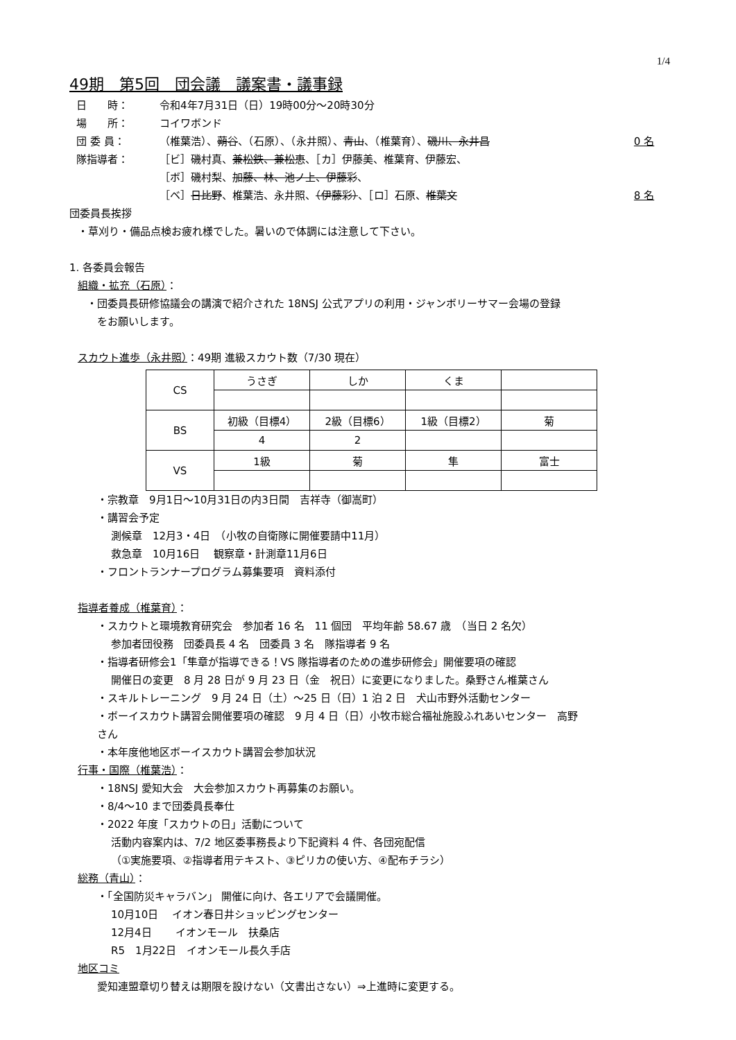1/4
49期　第5回　団会議　議案書・議事録
日　　時： 令和4年7月31日（日）19時00分～20時30分
場　　所： コイワボンド
団 委 員： （椎葉浩）、蒴谷、（石原）、（永井照）、青山、（椎葉育）、磯川、永井昌 0 名
隊指導者： ［ビ］磯村真、兼松鉄、兼松恵、［カ］伊藤美、椎葉育、伊藤宏、
［ボ］磯村梨、加藤、林、池ノ上、伊藤彩、
［ベ］日比野、椎葉浩、永井照、（伊藤彩）、［ロ］石原、椎葉文
8 名
団委員長挨拶
・草刈り・備品点検お疲れ様でした。暑いので体調には注意して下さい。
1. 各委員会報告
組織・拡充（石原）：
・団委員長研修協議会の講演で紹介された 18NSJ 公式アプリの利用・ジャンボリーサマー会場の登録
　をお願いします。
スカウト進歩（永井照）：49期 進級スカウト数（7/30 現在）
| CS | うさぎ | しか | くま | |
| BS | 初級（目標4） | 2級（目標6） | 1級（目標2） | 菊 |
| | 4 | 2 | | |
| VS | 1級 | 菊 | 隼 | 富士 |
・宗教章　9月1日～10月31日の内3日間　吉祥寺（御嵩町）
・講習会予定
測候章　12月3・4日　（小牧の自衛隊に開催要請中11月）
救急章　10月16日　 観察章・計測章11月6日
・フロントランナープログラム募集要項　資料添付
指導者養成（椎葉育）：
・スカウトと環境教育研究会　参加者 16 名　11 個団　平均年齢 58.67 歳　（当日 2 名欠）
参加者団役務　団委員長 4 名　団委員 3 名　隊指導者 9 名
・指導者研修会1「隼章が指導できる！VS 隊指導者のための進歩研修会」開催要項の確認
開催日の変更　8 月 28 日が 9 月 23 日（金　祝日）に変更になりました。桑野さん椎葉さん
・スキルトレーニング　9 月 24 日（土）～25 日（日）1 泊 2 日　犬山市野外活動センター
・ボーイスカウト講習会開催要項の確認　9 月 4 日（日）小牧市総合福祉施設ふれあいセンター　高野
さん
・本年度他地区ボーイスカウト講習会参加状況
行事・国際（椎葉浩）：
・18NSJ 愛知大会　大会参加スカウト再募集のお願い。
・8/4～10 まで団委員長奉仕
・2022 年度「スカウトの日」活動について
活動内容案内は、7/2 地区委事務長より下記資料 4 件、各団宛配信
（①実施要項、②指導者用テキスト、③ピリカの使い方、④配布チラシ）
総務（青山）：
・「全国防災キャラバン」 開催に向け、各エリアで会議開催。
10月10日　 イオン春日井ショッピングセンター
12月4日　　 イオンモール　扶桑店
R5　1月22日　イオンモール長久手店
地区コミ
愛知連盟章切り替えは期限を設けない（文書出さない）⇒上進時に変更する。